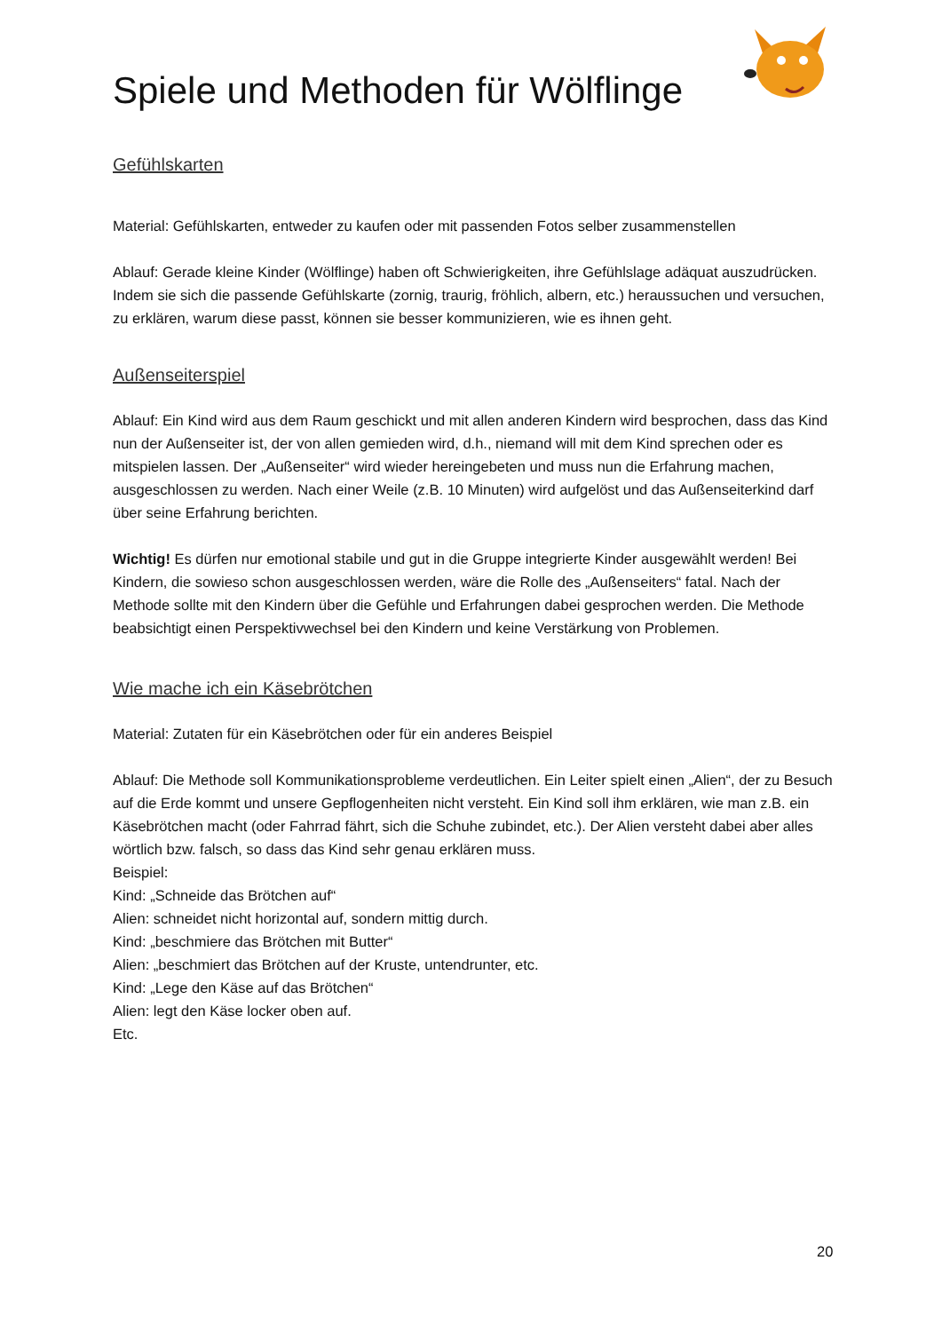Spiele und Methoden für Wölflinge
Gefühlskarten
Material: Gefühlskarten, entweder zu kaufen oder mit passenden Fotos selber zusammenstellen
Ablauf: Gerade kleine Kinder (Wölflinge) haben oft Schwierigkeiten, ihre Gefühlslage adäquat auszudrücken. Indem sie sich die passende Gefühlskarte (zornig, traurig, fröhlich, albern, etc.) heraussuchen und versuchen, zu erklären, warum diese passt, können sie besser kommunizieren, wie es ihnen geht.
Außenseiterspiel
Ablauf: Ein Kind wird aus dem Raum geschickt und mit allen anderen Kindern wird besprochen, dass das Kind nun der Außenseiter ist, der von allen gemieden wird, d.h., niemand will mit dem Kind sprechen oder es mitspielen lassen. Der „Außenseiter“ wird wieder hereingebeten und muss nun die Erfahrung machen, ausgeschlossen zu werden. Nach einer Weile (z.B. 10 Minuten) wird aufgelöst und das Außenseiterkind darf über seine Erfahrung berichten.
Wichtig! Es dürfen nur emotional stabile und gut in die Gruppe integrierte Kinder ausgewählt werden! Bei Kindern, die sowieso schon ausgeschlossen werden, wäre die Rolle des „Außenseiters“ fatal. Nach der Methode sollte mit den Kindern über die Gefühle und Erfahrungen dabei gesprochen werden. Die Methode beabsichtigt einen Perspektivwechsel bei den Kindern und keine Verstärkung von Problemen.
Wie mache ich ein Käsebrötchen
Material: Zutaten für ein Käsebrötchen oder für ein anderes Beispiel
Ablauf: Die Methode soll Kommunikationsprobleme verdeutlichen. Ein Leiter spielt einen „Alien“, der zu Besuch auf die Erde kommt und unsere Gepflogenheiten nicht versteht. Ein Kind soll ihm erklären, wie man z.B. ein Käsebrötchen macht (oder Fahrrad fährt, sich die Schuhe zubindet, etc.). Der Alien versteht dabei aber alles wörtlich bzw. falsch, so dass das Kind sehr genau erklären muss.
Beispiel:
Kind: „Schneide das Brötchen auf“
Alien: schneidet nicht horizontal auf, sondern mittig durch.
Kind: „beschmiere das Brötchen mit Butter“
Alien: „beschmiert das Brötchen auf der Kruste, untendrunter, etc.
Kind: „Lege den Käse auf das Brötchen“
Alien: legt den Käse locker oben auf.
Etc.
20